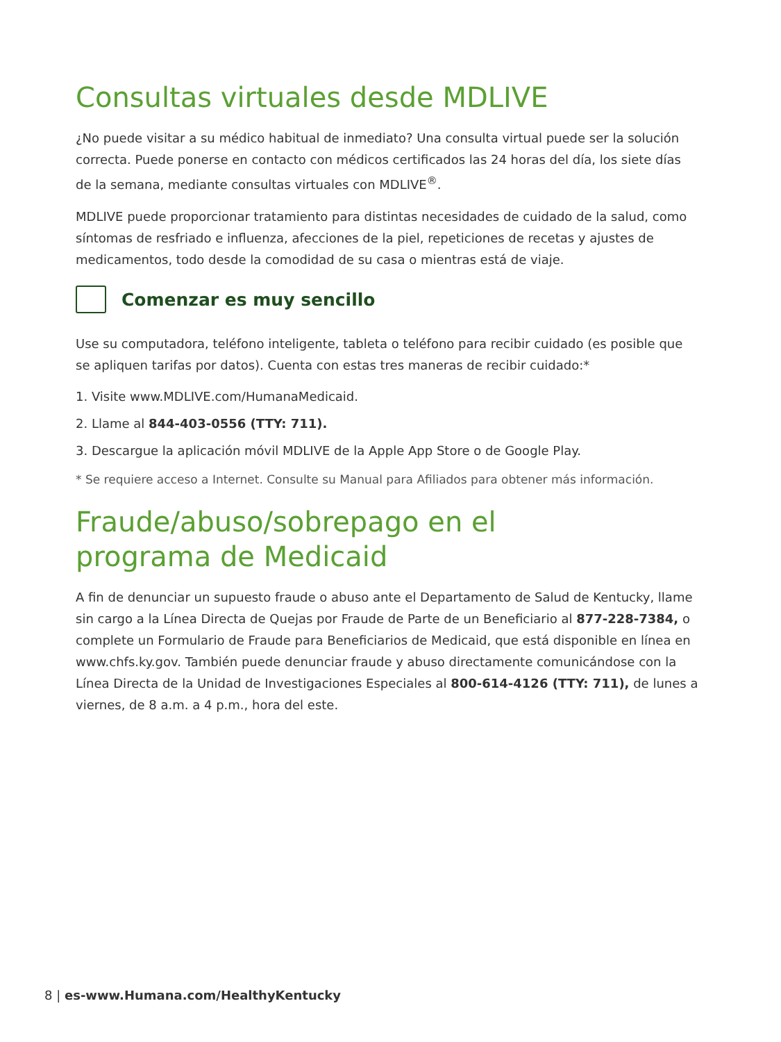Consultas virtuales desde MDLIVE
¿No puede visitar a su médico habitual de inmediato? Una consulta virtual puede ser la solución correcta. Puede ponerse en contacto con médicos certificados las 24 horas del día, los siete días de la semana, mediante consultas virtuales con MDLIVE<sup>®</sup>.
MDLIVE puede proporcionar tratamiento para distintas necesidades de cuidado de la salud, como síntomas de resfriado e influenza, afecciones de la piel, repeticiones de recetas y ajustes de medicamentos, todo desde la comodidad de su casa o mientras está de viaje.
Comenzar es muy sencillo
Use su computadora, teléfono inteligente, tableta o teléfono para recibir cuidado (es posible que se apliquen tarifas por datos). Cuenta con estas tres maneras de recibir cuidado:*
1. Visite www.MDLIVE.com/HumanaMedicaid.
2. Llame al 844-403-0556 (TTY: 711).
3. Descargue la aplicación móvil MDLIVE de la Apple App Store o de Google Play.
* Se requiere acceso a Internet. Consulte su Manual para Afiliados para obtener más información.
Fraude/abuso/sobrepago en el
programa de Medicaid
A fin de denunciar un supuesto fraude o abuso ante el Departamento de Salud de Kentucky, llame sin cargo a la Línea Directa de Quejas por Fraude de Parte de un Beneficiario al 877-228-7384, o complete un Formulario de Fraude para Beneficiarios de Medicaid, que está disponible en línea en www.chfs.ky.gov. También puede denunciar fraude y abuso directamente comunicándose con la Línea Directa de la Unidad de Investigaciones Especiales al 800-614-4126 (TTY: 711), de lunes a viernes, de 8 a.m. a 4 p.m., hora del este.
8 | es-www.Humana.com/HealthyKentucky